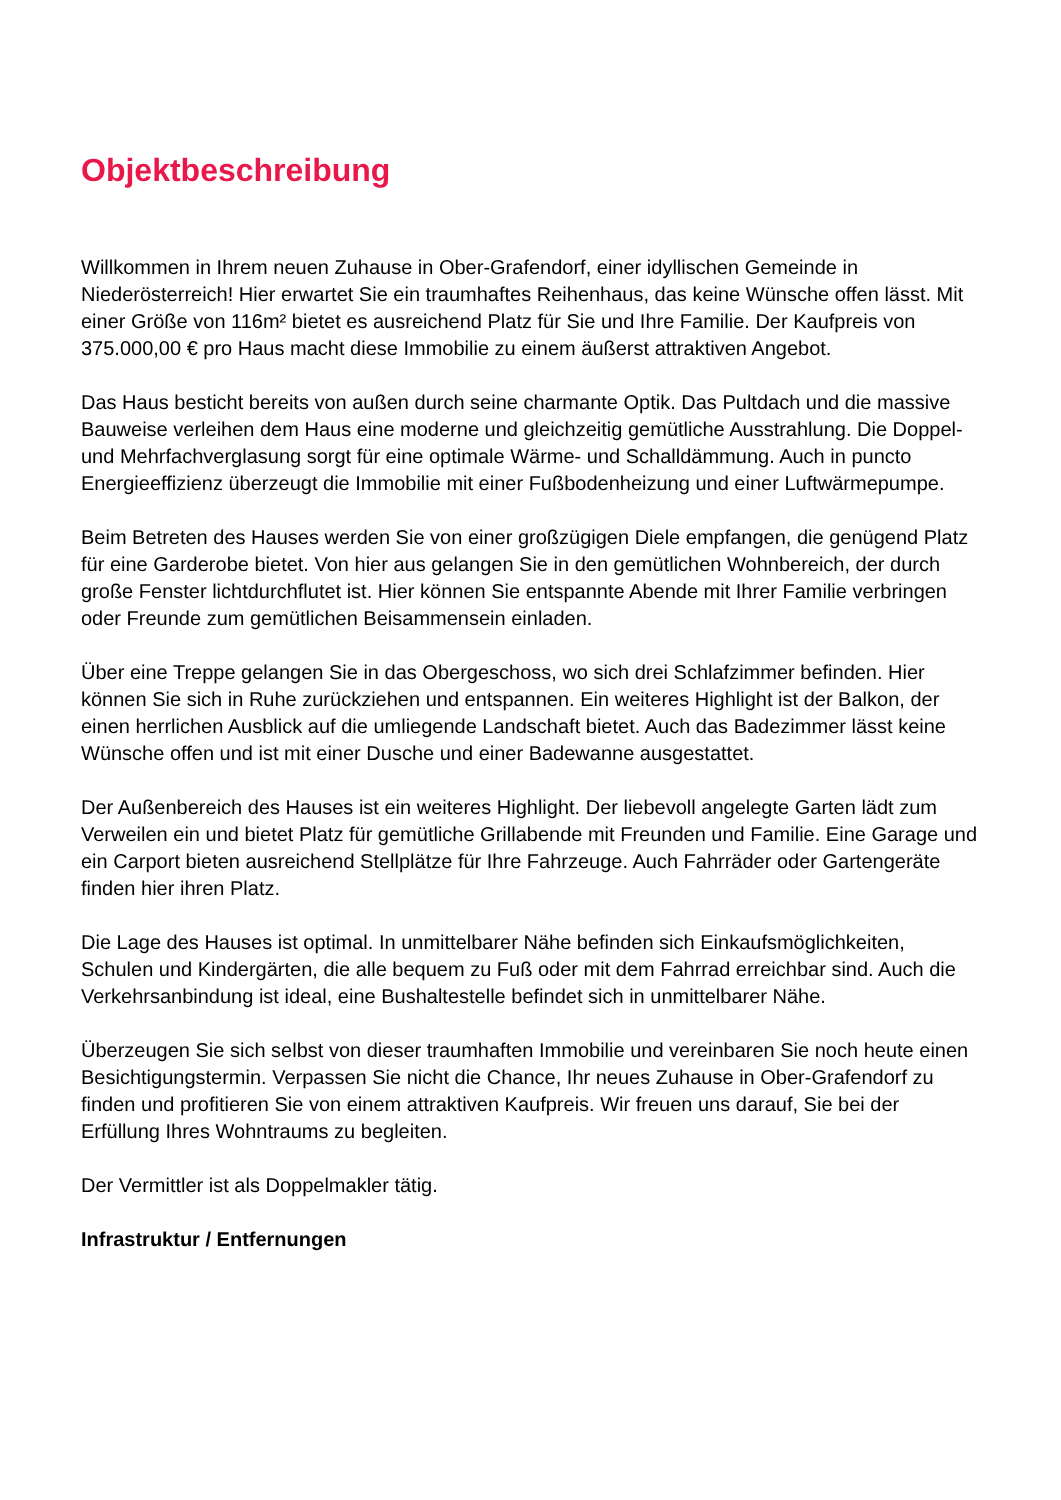Objektbeschreibung
Willkommen in Ihrem neuen Zuhause in Ober-Grafendorf, einer idyllischen Gemeinde in Niederösterreich! Hier erwartet Sie ein traumhaftes Reihenhaus, das keine Wünsche offen lässt. Mit einer Größe von 116m² bietet es ausreichend Platz für Sie und Ihre Familie. Der Kaufpreis von 375.000,00 € pro Haus macht diese Immobilie zu einem äußerst attraktiven Angebot.
Das Haus besticht bereits von außen durch seine charmante Optik. Das Pultdach und die massive Bauweise verleihen dem Haus eine moderne und gleichzeitig gemütliche Ausstrahlung. Die Doppel- und Mehrfachverglasung sorgt für eine optimale Wärme- und Schalldämmung. Auch in puncto Energieeffizienz überzeugt die Immobilie mit einer Fußbodenheizung und einer Luftwärmepumpe.
Beim Betreten des Hauses werden Sie von einer großzügigen Diele empfangen, die genügend Platz für eine Garderobe bietet. Von hier aus gelangen Sie in den gemütlichen Wohnbereich, der durch große Fenster lichtdurchflutet ist. Hier können Sie entspannte Abende mit Ihrer Familie verbringen oder Freunde zum gemütlichen Beisammensein einladen.
Über eine Treppe gelangen Sie in das Obergeschoss, wo sich drei Schlafzimmer befinden. Hier können Sie sich in Ruhe zurückziehen und entspannen. Ein weiteres Highlight ist der Balkon, der einen herrlichen Ausblick auf die umliegende Landschaft bietet. Auch das Badezimmer lässt keine Wünsche offen und ist mit einer Dusche und einer Badewanne ausgestattet.
Der Außenbereich des Hauses ist ein weiteres Highlight. Der liebevoll angelegte Garten lädt zum Verweilen ein und bietet Platz für gemütliche Grillabende mit Freunden und Familie. Eine Garage und ein Carport bieten ausreichend Stellplätze für Ihre Fahrzeuge. Auch Fahrräder oder Gartengeräte finden hier ihren Platz.
Die Lage des Hauses ist optimal. In unmittelbarer Nähe befinden sich Einkaufsmöglichkeiten, Schulen und Kindergärten, die alle bequem zu Fuß oder mit dem Fahrrad erreichbar sind. Auch die Verkehrsanbindung ist ideal, eine Bushaltestelle befindet sich in unmittelbarer Nähe.
Überzeugen Sie sich selbst von dieser traumhaften Immobilie und vereinbaren Sie noch heute einen Besichtigungstermin. Verpassen Sie nicht die Chance, Ihr neues Zuhause in Ober-Grafendorf zu finden und profitieren Sie von einem attraktiven Kaufpreis. Wir freuen uns darauf, Sie bei der Erfüllung Ihres Wohntraums zu begleiten.
Der Vermittler ist als Doppelmakler tätig.
Infrastruktur / Entfernungen